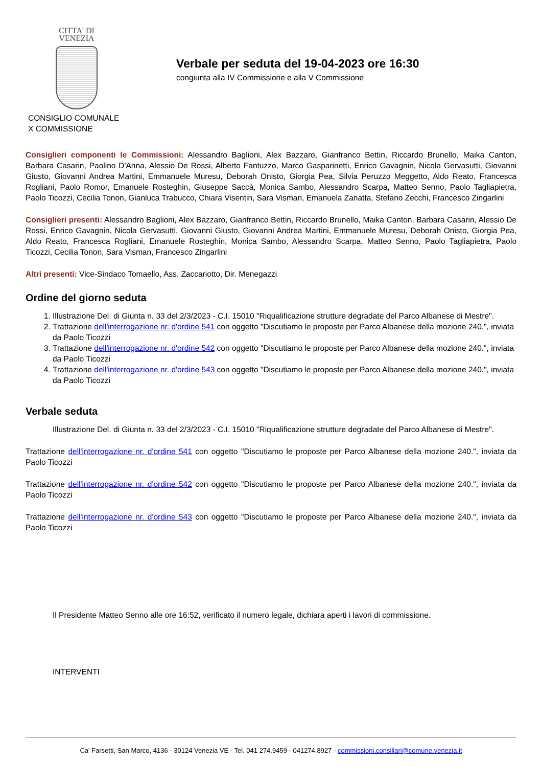CITTA' DI
VENEZIA
CONSIGLIO COMUNALE
X COMMISSIONE
Verbale per seduta del 19-04-2023 ore 16:30
congiunta alla IV Commissione e alla V Commissione
Consiglieri componenti le Commissioni: Alessandro Baglioni, Alex Bazzaro, Gianfranco Bettin, Riccardo Brunello, Maika Canton, Barbara Casarin, Paolino D'Anna, Alessio De Rossi, Alberto Fantuzzo, Marco Gasparinetti, Enrico Gavagnin, Nicola Gervasutti, Giovanni Giusto, Giovanni Andrea Martini, Emmanuele Muresu, Deborah Onisto, Giorgia Pea, Silvia Peruzzo Meggetto, Aldo Reato, Francesca Rogliani, Paolo Romor, Emanuele Rosteghin, Giuseppe Saccà, Monica Sambo, Alessandro Scarpa, Matteo Senno, Paolo Tagliapietra, Paolo Ticozzi, Cecilia Tonon, Gianluca Trabucco, Chiara Visentin, Sara Visman, Emanuela Zanatta, Stefano Zecchi, Francesco Zingarlini
Consiglieri presenti: Alessandro Baglioni, Alex Bazzaro, Gianfranco Bettin, Riccardo Brunello, Maika Canton, Barbara Casarin, Alessio De Rossi, Enrico Gavagnin, Nicola Gervasutti, Giovanni Giusto, Giovanni Andrea Martini, Emmanuele Muresu, Deborah Onisto, Giorgia Pea, Aldo Reato, Francesca Rogliani, Emanuele Rosteghin, Monica Sambo, Alessandro Scarpa, Matteo Senno, Paolo Tagliapietra, Paolo Ticozzi, Cecilia Tonon, Sara Visman, Francesco Zingarlini
Altri presenti: Vice-Sindaco Tomaello, Ass. Zaccariotto, Dir. Menegazzi
Ordine del giorno seduta
1. Illustrazione Del. di Giunta n. 33 del 2/3/2023 - C.I. 15010 "Riqualificazione strutture degradate del Parco Albanese di Mestre".
2. Trattazione dell'interrogazione nr. d'ordine 541 con oggetto "Discutiamo le proposte per Parco Albanese della mozione 240.", inviata da Paolo Ticozzi
3. Trattazione dell'interrogazione nr. d'ordine 542 con oggetto "Discutiamo le proposte per Parco Albanese della mozione 240.", inviata da Paolo Ticozzi
4. Trattazione dell'interrogazione nr. d'ordine 543 con oggetto "Discutiamo le proposte per Parco Albanese della mozione 240.", inviata da Paolo Ticozzi
Verbale seduta
Illustrazione Del. di Giunta n. 33 del 2/3/2023 - C.I. 15010 "Riqualificazione strutture degradate del Parco Albanese di Mestre".
Trattazione dell'interrogazione nr. d'ordine 541 con oggetto "Discutiamo le proposte per Parco Albanese della mozione 240.", inviata da Paolo Ticozzi
Trattazione dell'interrogazione nr. d'ordine 542 con oggetto "Discutiamo le proposte per Parco Albanese della mozione 240.", inviata da Paolo Ticozzi
Trattazione dell'interrogazione nr. d'ordine 543 con oggetto "Discutiamo le proposte per Parco Albanese della mozione 240.", inviata da Paolo Ticozzi
Il Presidente Matteo Senno alle ore 16:52, verificato il numero legale, dichiara aperti i lavori di commissione.
INTERVENTI
Ca' Farsetti, San Marco, 4136 - 30124 Venezia VE - Tel. 041 274.9459 - 041274.8927 - commissioni.consiliari@comune.venezia.it